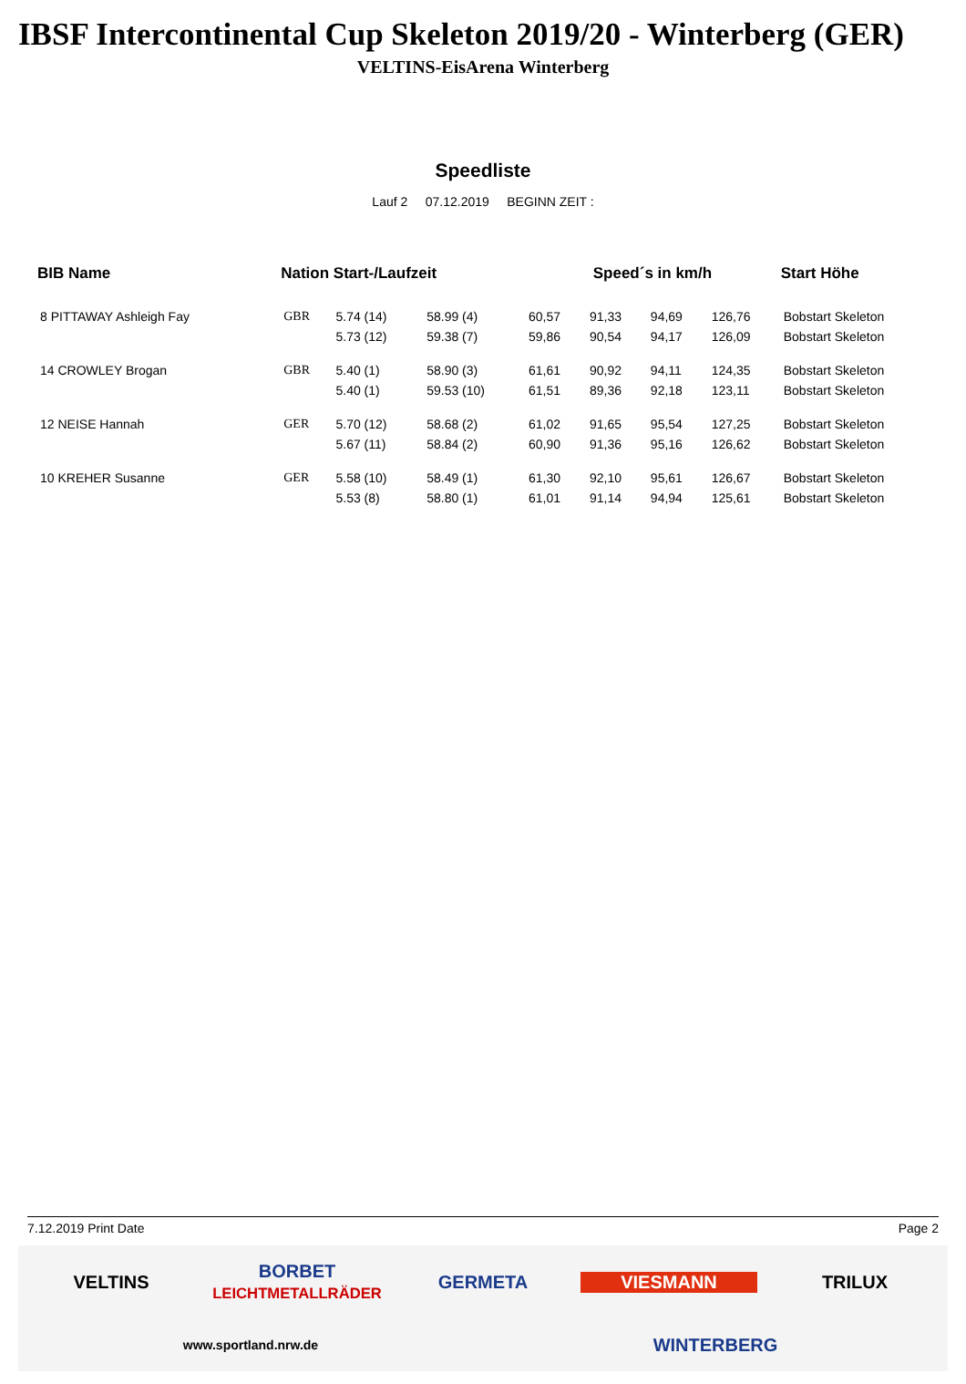IBSF Intercontinental Cup Skeleton 2019/20 - Winterberg (GER)
VELTINS-EisArena Winterberg
Speedliste
Lauf 2 07.12.2019 BEGINN ZEIT :
| BIB Name | Nation Start-/Laufzeit | | | Speed´s in km/h | | | | Start Höhe |
| --- | --- | --- | --- | --- | --- | --- | --- | --- |
| 8 PITTAWAY Ashleigh Fay | GBR | 5.74 (14) | 58.99 (4) | 60,57 | 91,33 | 94,69 | 126,76 | Bobstart Skeleton |
| | | 5.73 (12) | 59.38 (7) | 59,86 | 90,54 | 94,17 | 126,09 | Bobstart Skeleton |
| 14 CROWLEY Brogan | GBR | 5.40 (1) | 58.90 (3) | 61,61 | 90,92 | 94,11 | 124,35 | Bobstart Skeleton |
| | | 5.40 (1) | 59.53 (10) | 61,51 | 89,36 | 92,18 | 123,11 | Bobstart Skeleton |
| 12 NEISE Hannah | GER | 5.70 (12) | 58.68 (2) | 61,02 | 91,65 | 95,54 | 127,25 | Bobstart Skeleton |
| | | 5.67 (11) | 58.84 (2) | 60,90 | 91,36 | 95,16 | 126,62 | Bobstart Skeleton |
| 10 KREHER Susanne | GER | 5.58 (10) | 58.49 (1) | 61,30 | 92,10 | 95,61 | 126,67 | Bobstart Skeleton |
| | | 5.53 (8) | 58.80 (1) | 61,01 | 91,14 | 94,94 | 125,61 | Bobstart Skeleton |
7.12.2019 Print Date Page 2
VELTINS BORBET
LEICHTMETALLRÄDER GERMETA VIESMANN TRILUX www.sportland.nrw.de WINTERBERG